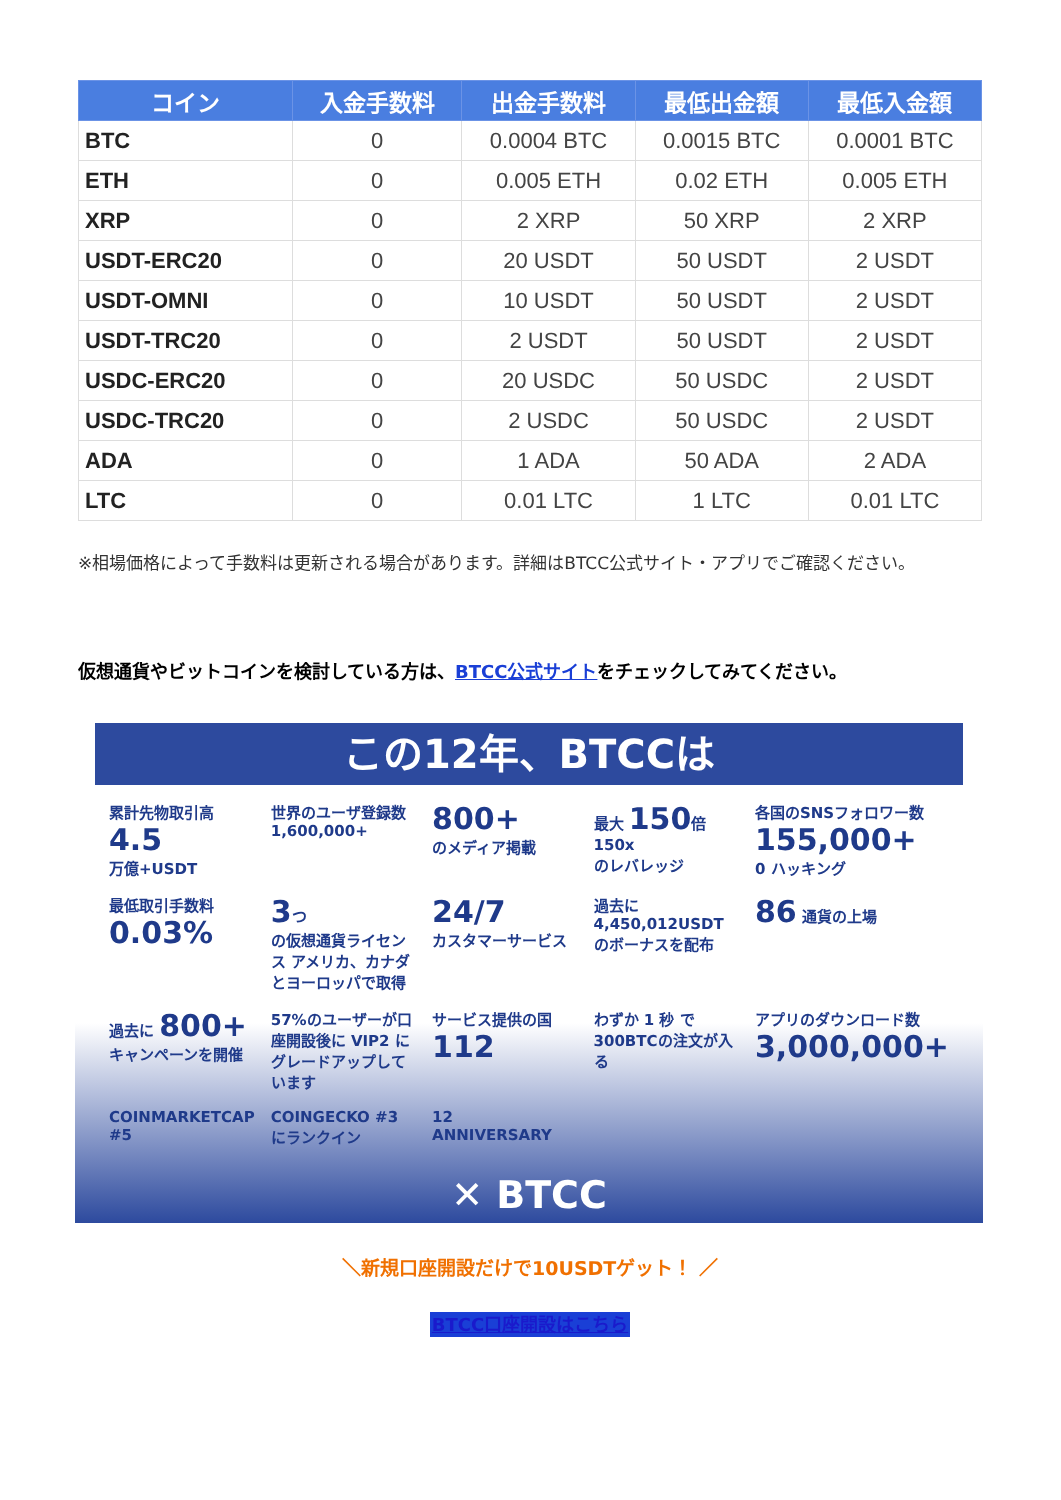| コイン | 入金手数料 | 出金手数料 | 最低出金額 | 最低入金額 |
| --- | --- | --- | --- | --- |
| BTC | 0 | 0.0004 BTC | 0.0015 BTC | 0.0001 BTC |
| ETH | 0 | 0.005 ETH | 0.02 ETH | 0.005 ETH |
| XRP | 0 | 2 XRP | 50 XRP | 2 XRP |
| USDT-ERC20 | 0 | 20 USDT | 50 USDT | 2 USDT |
| USDT-OMNI | 0 | 10 USDT | 50 USDT | 2 USDT |
| USDT-TRC20 | 0 | 2 USDT | 50 USDT | 2 USDT |
| USDC-ERC20 | 0 | 20 USDC | 50 USDC | 2 USDT |
| USDC-TRC20 | 0 | 2 USDC | 50 USDC | 2 USDT |
| ADA | 0 | 1 ADA | 50 ADA | 2 ADA |
| LTC | 0 | 0.01 LTC | 1 LTC | 0.01 LTC |
※相場価格によって手数料は更新される場合があります。詳細はBTCC公式サイト・アプリでご確認ください。
仮想通貨やビットコインを検討している方は、BTCC公式サイトをチェックしてみてください。
この12年、BTCCは
累計先物取引高
4.5
万億+USDT
世界のユーザ登録数
1,600,000+
800+
のメディア掲載
最大 150倍 150x
のレバレッジ
各国のSNSフォロワー数
155,000+
0 ハッキング
最低取引手数料
0.03%
3つ
の仮想通貨ライセンス アメリカ、カナダ とヨーロッパで取得
24/7
カスタマーサービス
過去に 4,450,012USDT のボーナスを配布
86 通貨の上場
過去に 800+ キャンペーンを開催
57%のユーザーが口座開設後に VIP2 にグレードアップしています
サービス提供の国 112
わずか 1 秒 で300BTCの注文が入る
アプリのダウンロード数 3,000,000+
COINMARKETCAP #5
COINGECKO #3 にランクイン
12 ANNIVERSARY
✕ BTCC
＼新規口座開設だけで10USDTゲット！ ／
BTCC口座開設はこちら